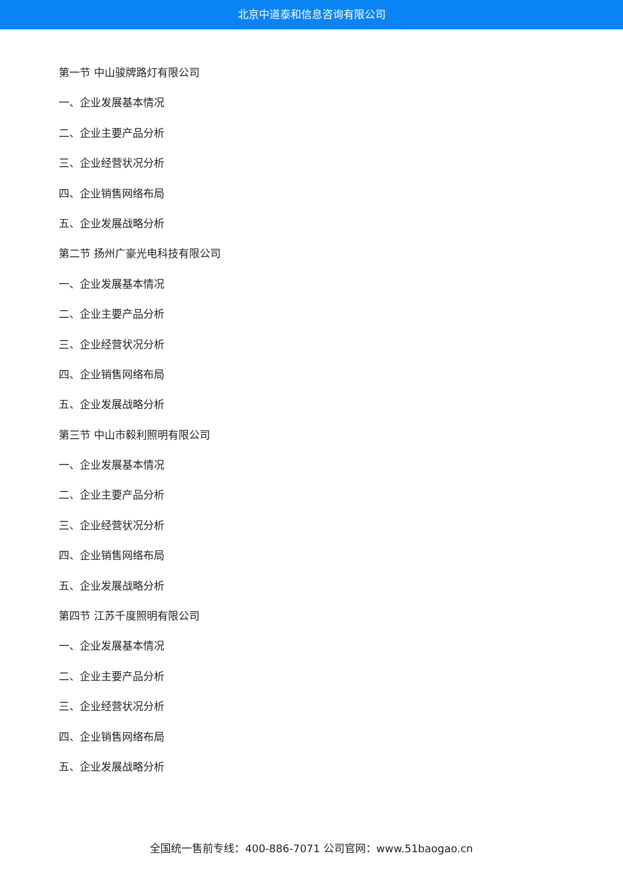北京中道泰和信息咨询有限公司
第一节 中山骏牌路灯有限公司
一、企业发展基本情况
二、企业主要产品分析
三、企业经营状况分析
四、企业销售网络布局
五、企业发展战略分析
第二节 扬州广豪光电科技有限公司
一、企业发展基本情况
二、企业主要产品分析
三、企业经营状况分析
四、企业销售网络布局
五、企业发展战略分析
第三节 中山市毅利照明有限公司
一、企业发展基本情况
二、企业主要产品分析
三、企业经营状况分析
四、企业销售网络布局
五、企业发展战略分析
第四节 江苏千度照明有限公司
一、企业发展基本情况
二、企业主要产品分析
三、企业经营状况分析
四、企业销售网络布局
五、企业发展战略分析
全国统一售前专线：400-886-7071 公司官网：www.51baogao.cn